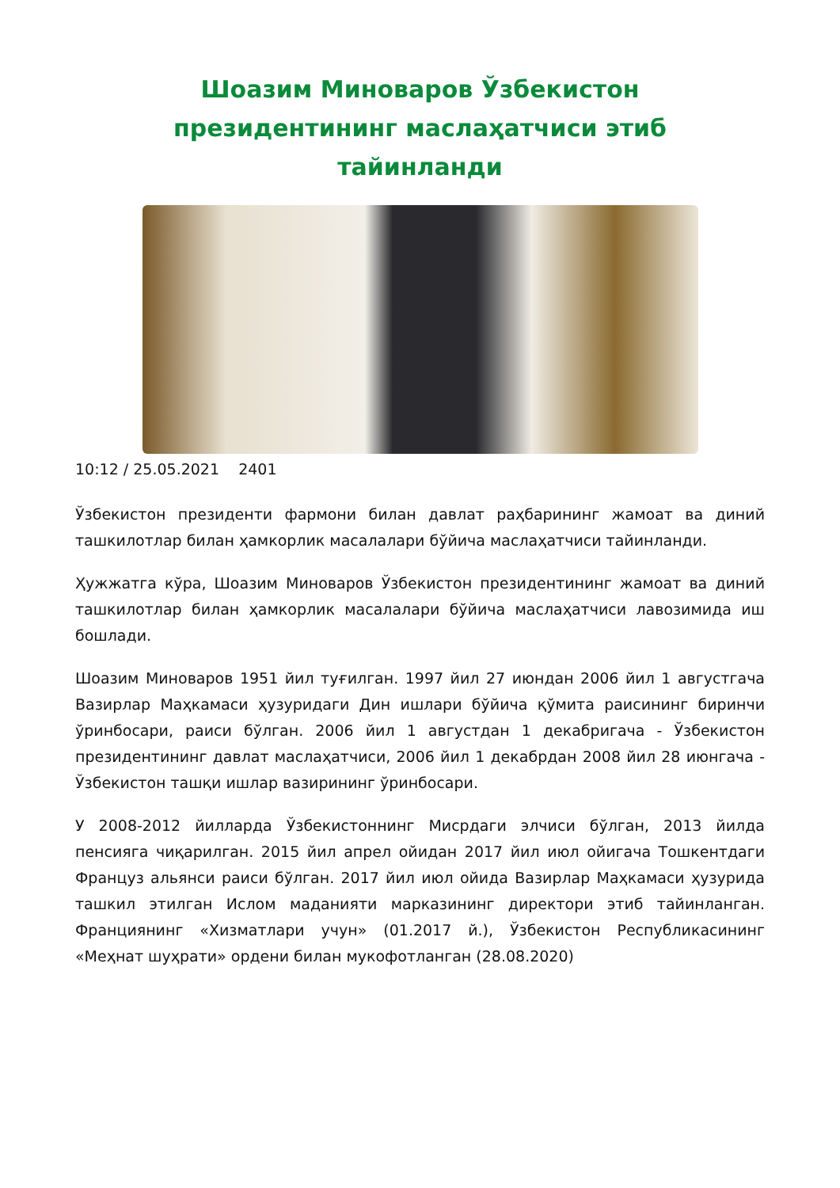Шоазим Миноваров Ўзбекистон президентининг маслаҳатчиси этиб тайинланди
10:12 / 25.05.2021 2401
Ўзбекистон президенти фармони билан давлат раҳбарининг жамоат ва диний ташкилотлар билан ҳамкорлик масалалари бўйича маслаҳатчиси тайинланди.
Ҳужжатга кўра, Шоазим Миноваров Ўзбекистон президентининг жамоат ва диний ташкилотлар билан ҳамкорлик масалалари бўйича маслаҳатчиси лавозимида иш бошлади.
Шоазим Миноваров 1951 йил туғилган. 1997 йил 27 июндан 2006 йил 1 августгача Вазирлар Маҳкамаси ҳузуридаги Дин ишлари бўйича қўмита раисининг биринчи ўринбосари, раиси бўлган. 2006 йил 1 августдан 1 декабригача - Ўзбекистон президентининг давлат маслаҳатчиси, 2006 йил 1 декабрдан 2008 йил 28 июнгача - Ўзбекистон ташқи ишлар вазирининг ўринбосари.
У 2008-2012 йилларда Ўзбекистоннинг Мисрдаги элчиси бўлган, 2013 йилда пенсияга чиқарилган. 2015 йил апрел ойидан 2017 йил июл ойигача Тошкентдаги Француз альянси раиси бўлган. 2017 йил июл ойида Вазирлар Маҳкамаси ҳузурида ташкил этилган Ислом маданияти марказининг директори этиб тайинланган. Франциянинг «Хизматлари учун» (01.2017 й.), Ўзбекистон Республикасининг «Меҳнат шуҳрати» ордени билан мукофотланган (28.08.2020)